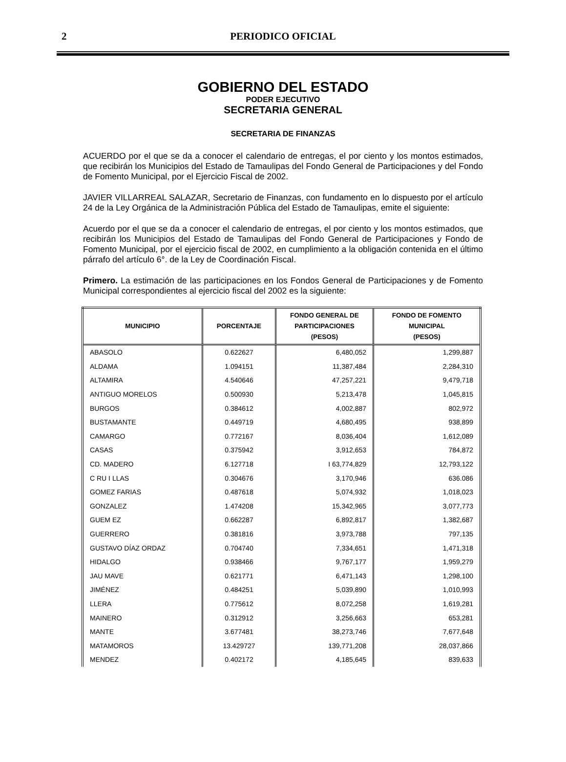2
PERIODICO OFICIAL
GOBIERNO DEL ESTADO
PODER EJECUTIVO
SECRETARIA GENERAL
SECRETARIA DE FINANZAS
ACUERDO por el que se da a conocer el calendario de entregas, el por ciento y los montos estimados, que recibirán los Municipios del Estado de Tamaulipas del Fondo General de Participaciones y del Fondo de Fomento Municipal, por el Ejercicio Fiscal de 2002.
JAVIER VILLARREAL SALAZAR, Secretario de Finanzas, con fundamento en lo dispuesto por el artículo 24 de la Ley Orgánica de la Administración Pública del Estado de Tamaulipas, emite el siguiente:
Acuerdo por el que se da a conocer el calendario de entregas, el por ciento y los montos estimados, que recibirán los Municipios del Estado de Tamaulipas del Fondo General de Participaciones y Fondo de Fomento Municipal, por el ejercicio fiscal de 2002, en cumplimiento a la obligación contenida en el último párrafo del artículo 6°. de la Ley de Coordinación Fiscal.
Primero. La estimación de las participaciones en los Fondos General de Participaciones y de Fomento Municipal correspondientes al ejercicio fiscal del 2002 es la siguiente:
| MUNICIPIO | PORCENTAJE | FONDO GENERAL DE PARTICIPACIONES (PESOS) | FONDO DE FOMENTO MUNICIPAL (PESOS) |
| --- | --- | --- | --- |
| ABASOLO | 0.622627 | 6,480,052 | 1,299,887 |
| ALDAMA | 1.094151 | 11,387,484 | 2,284,310 |
| ALTAMIRA | 4.540646 | 47,257,221 | 9,479,718 |
| ANTIGUO MORELOS | 0.500930 | 5,213,478 | 1,045,815 |
| BURGOS | 0.384612 | 4,002,887 | 802,972 |
| BUSTAMANTE | 0.449719 | 4,680,495 | 938,899 |
| CAMARGO | 0.772167 | 8,036,404 | 1,612,089 |
| CASAS | 0.375942 | 3,912,653 | 784,872 |
| CD. MADERO | 6.127718 | I 63,774,829 | 12,793,122 |
| C RU I LLAS | 0.304676 | 3,170,946 | 636.086 |
| GOMEZ FARIAS | 0.487618 | 5,074,932 | 1,018,023 |
| GONZALEZ | 1.474208 | 15,342,965 | 3,077,773 |
| GUEM EZ | 0.662287 | 6,892,817 | 1,382,687 |
| GUERRERO | 0.381816 | 3,973,788 | 797,135 |
| GUSTAVO DÍAZ ORDAZ | 0.704740 | 7,334,651 | 1,471,318 |
| HIDALGO | 0.938466 | 9,767,177 | 1,959,279 |
| JAU MAVE | 0.621771 | 6,471,143 | 1,298,100 |
| JIMÉNEZ | 0.484251 | 5,039,890 | 1,010,993 |
| LLERA | 0.775612 | 8,072,258 | 1,619,281 |
| MAINERO | 0.312912 | 3,256,663 | 653,281 |
| MANTE | 3.677481 | 38,273,746 | 7,677,648 |
| MATAMOROS | 13.429727 | 139,771,208 | 28,037,866 |
| MENDEZ | 0.402172 | 4,185,645 | 839,633 |